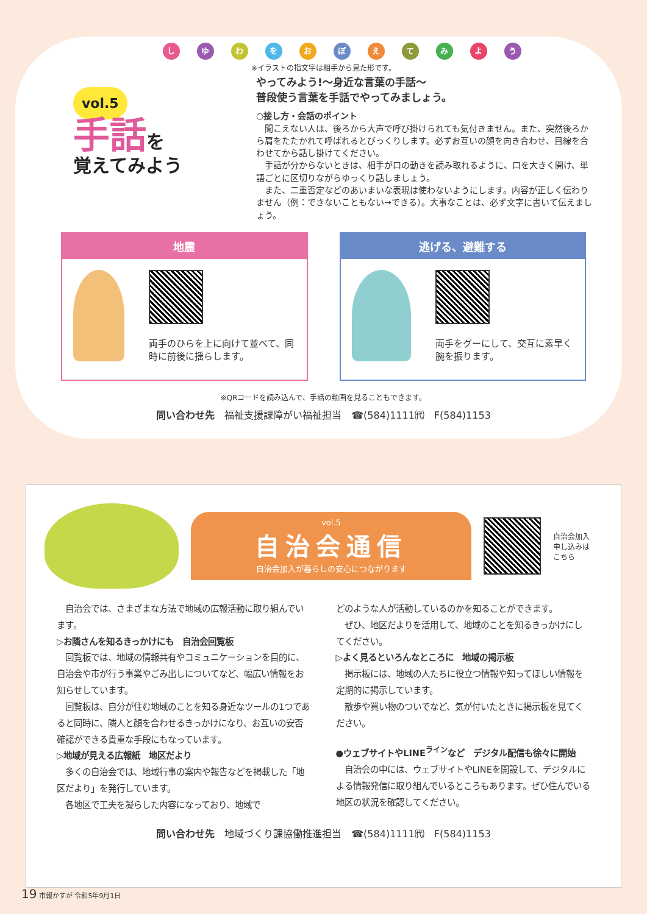しゆわをおぽえてみよう
※イラストの指文字は相手から見た形です。
vol.5
手話を
覚えてみよう
やってみよう!〜身近な言葉の手話〜
普段使う言葉を手話でやってみましょう。
○接し方・会話のポイント
　聞こえない人は、後ろから大声で呼び掛けられても気付きません。また、突然後ろから肩をたたかれて呼ばれるとびっくりします。必ずお互いの顔を向き合わせ、目線を合わせてから話し掛けてください。
　手話が分からないときは、相手が口の動きを読み取れるように、口を大きく開け、単語ごとに区切りながらゆっくり話しましょう。
　また、二重否定などのあいまいな表現は使わないようにします。内容が正しく伝わりません（例：できないこともない→できる）。大事なことは、必ず文字に書いて伝えましょう。
地震
両手のひらを上に向けて並べて、同時に前後に揺らします。
逃げる、避難する
両手をグーにして、交互に素早く腕を振ります。
※QRコードを読み込んで、手話の動画を見ることもできます。
問い合わせ先　福祉支援課障がい福祉担当　☎(584)1111㈹　F(584)1153
vol.5
自治会通信
自治会加入が暮らしの安心につながります
自治会加入
申し込みは
こちら
　自治会では、さまざまな方法で地域の広報活動に取り組んでいます。
▷お隣さんを知るきっかけにも　自治会回覧板
　回覧板では、地域の情報共有やコミュニケーションを目的に、自治会や市が行う事業やごみ出しについてなど、幅広い情報をお知らせしています。
　回覧板は、自分が住む地域のことを知る身近なツールの1つであると同時に、隣人と顔を合わせるきっかけになり、お互いの安否確認ができる貴重な手段にもなっています。
▷地域が見える広報紙　地区だより
　多くの自治会では、地域行事の案内や報告などを掲載した「地区だより」を発行しています。
　各地区で工夫を凝らした内容になっており、地域で
どのような人が活動しているのかを知ることができます。
　ぜひ、地区だよりを活用して、地域のことを知るきっかけにしてください。
▷よく見るといろんなところに　地域の掲示板
　掲示板には、地域の人たちに役立つ情報や知ってほしい情報を定期的に掲示しています。
　散歩や買い物のついでなど、気が付いたときに掲示板を見てください。
●ウェブサイトやLINE<sup>ライン</sup>など　デジタル配信も徐々に開始
　自治会の中には、ウェブサイトやLINEを開設して、デジタルによる情報発信に取り組んでいるところもあります。ぜひ住んでいる地区の状況を確認してください。
問い合わせ先　地域づくり課協働推進担当　☎(584)1111㈹　F(584)1153
19 市報かすが 令和5年9月1日